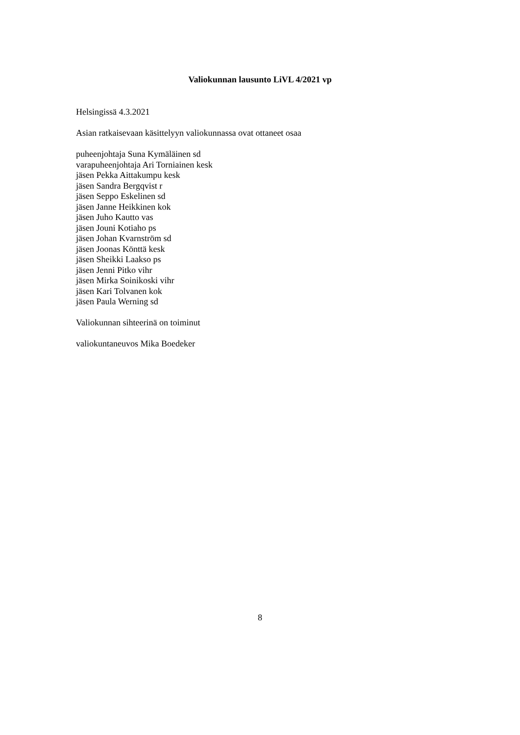Valiokunnan lausunto LiVL 4/2021 vp
Helsingissä 4.3.2021
Asian ratkaisevaan käsittelyyn valiokunnassa ovat ottaneet osaa
puheenjohtaja Suna Kymäläinen sd
varapuheenjohtaja Ari Torniainen kesk
jäsen Pekka Aittakumpu kesk
jäsen Sandra Bergqvist r
jäsen Seppo Eskelinen sd
jäsen Janne Heikkinen kok
jäsen Juho Kautto vas
jäsen Jouni Kotiaho ps
jäsen Johan Kvarnström sd
jäsen Joonas Könttä kesk
jäsen Sheikki Laakso ps
jäsen Jenni Pitko vihr
jäsen Mirka Soinikoski vihr
jäsen Kari Tolvanen kok
jäsen Paula Werning sd
Valiokunnan sihteerinä on toiminut
valiokuntaneuvos Mika Boedeker
8